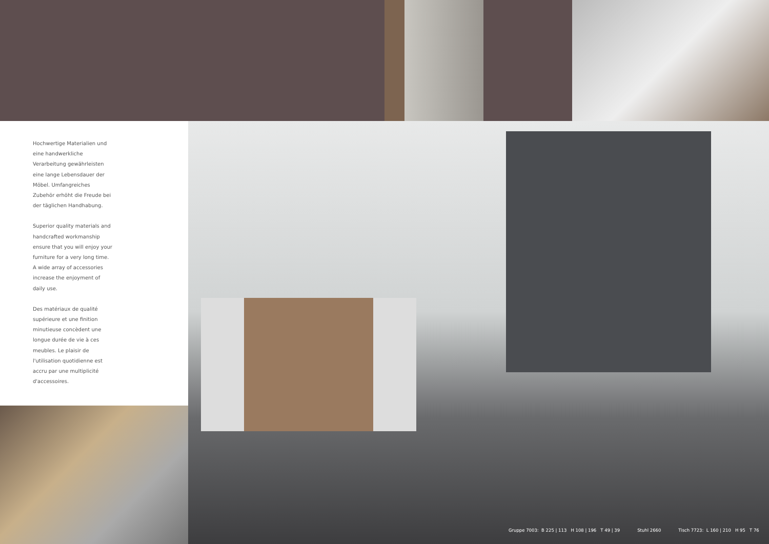Hochwertige Materialien und eine handwerkliche Verarbeitung gewährleisten eine lange Lebensdauer der Möbel. Umfangreiches Zubehör erhöht die Freude bei der täglichen Handhabung.
Superior quality materials and handcrafted workmanship ensure that you will enjoy your furniture for a very long time. A wide array of accessories increase the enjoyment of daily use.
Des matériaux de qualité supérieure et une finition minutieuse concèdent une longue durée de vie à ces meubles. Le plaisir de l'utilisation quotidienne est accru par une multiplicité d'accessoires.
Gruppe 7003: B 225 | 113 H 108 | 196 T 49 | 39 Stuhl 2660 Tisch 7723: L 160 | 210 H 95 T 76